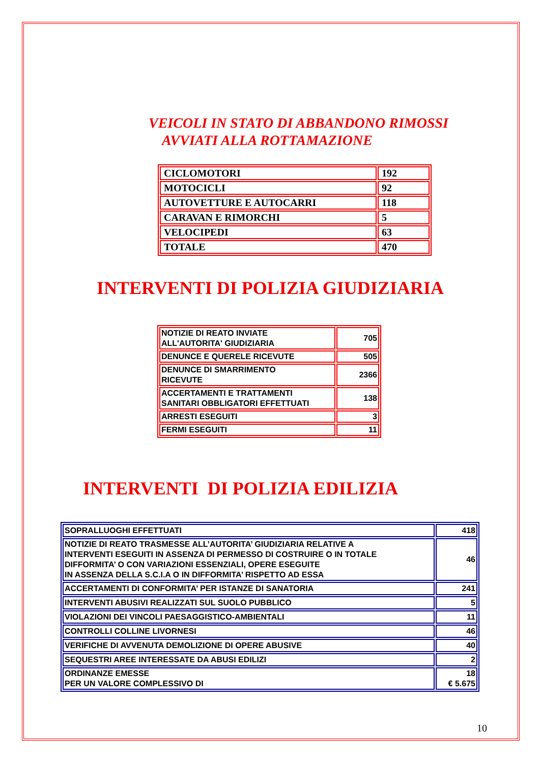VEICOLI IN STATO DI ABBANDONO RIMOSSI
AVVIATI ALLA ROTTAMAZIONE
| CICLOMOTORI | 192 |
| MOTOCICLI | 92 |
| AUTOVETTURE E AUTOCARRI | 118 |
| CARAVAN E RIMORCHI | 5 |
| VELOCIPEDI | 63 |
| TOTALE | 470 |
INTERVENTI DI POLIZIA GIUDIZIARIA
| NOTIZIE DI REATO INVIATE ALL'AUTORITA' GIUDIZIARIA | 705 |
| DENUNCE E QUERELE RICEVUTE | 505 |
| DENUNCE DI SMARRIMENTO RICEVUTE | 2366 |
| ACCERTAMENTI E TRATTAMENTI SANITARI OBBLIGATORI EFFETTUATI | 138 |
| ARRESTI ESEGUITI | 3 |
| FERMI ESEGUITI | 11 |
INTERVENTI DI POLIZIA EDILIZIA
| SOPRALLUOGHI EFFETTUATI | 418 |
| NOTIZIE DI REATO TRASMESSE ALL’AUTORITA’ GIUDIZIARIA RELATIVE A INTERVENTI ESEGUITI IN ASSENZA DI PERMESSO DI COSTRUIRE O IN TOTALE DIFFORMITA’ O CON VARIAZIONI ESSENZIALI, OPERE ESEGUITE IN ASSENZA DELLA S.C.I.A O IN DIFFORMITA’ RISPETTO AD ESSA | 46 |
| ACCERTAMENTI DI CONFORMITA’ PER ISTANZE DI SANATORIA | 241 |
| INTERVENTI ABUSIVI REALIZZATI SUL SUOLO PUBBLICO | 5 |
| VIOLAZIONI DEI VINCOLI PAESAGGISTICO-AMBIENTALI | 11 |
| CONTROLLI COLLINE LIVORNESI | 46 |
| VERIFICHE DI AVVENUTA DEMOLIZIONE DI OPERE ABUSIVE | 40 |
| SEQUESTRI AREE INTERESSATE DA ABUSI EDILIZI | 2 |
| ORDINANZE EMESSE PER UN VALORE COMPLESSIVO DI | 18 € 5.675 |
10